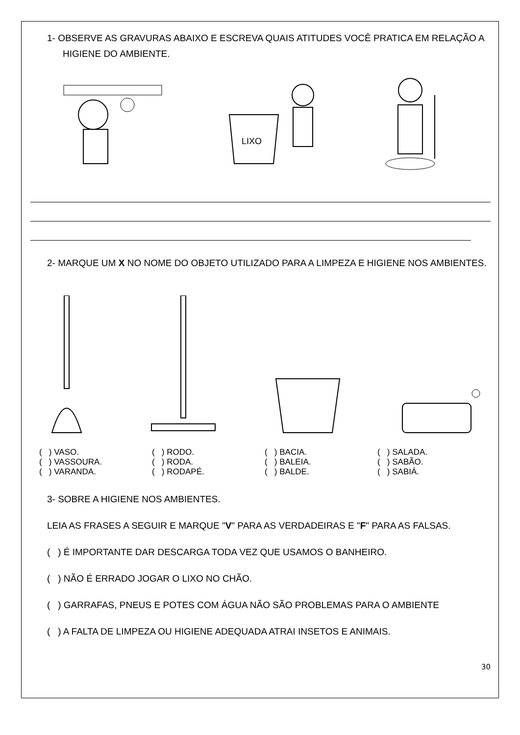1- OBSERVE AS GRAVURAS ABAIXO E ESCREVA QUAIS ATITUDES VOCÊ PRATICA EM RELAÇÃO A HIGIENE DO AMBIENTE.
LIXO
2- MARQUE UM X NO NOME DO OBJETO UTILIZADO PARA A LIMPEZA E HIGIENE NOS AMBIENTES.
( ) VASO.
( ) VASSOURA.
( ) VARANDA.
( ) RODO.
( ) RODA.
( ) RODAPÉ.
( ) BACIA.
( ) BALEIA.
( ) BALDE.
( ) SALADA.
( ) SABÃO.
( ) SABIÁ.
3- SOBRE A HIGIENE NOS AMBIENTES.
LEIA AS FRASES A SEGUIR E MARQUE "V" PARA AS VERDADEIRAS E "F" PARA AS FALSAS.
( ) É IMPORTANTE DAR DESCARGA TODA VEZ QUE USAMOS O BANHEIRO.
( ) NÃO É ERRADO JOGAR O LIXO NO CHÃO.
( ) GARRAFAS, PNEUS E POTES COM ÁGUA NÃO SÃO PROBLEMAS PARA O AMBIENTE
( ) A FALTA DE LIMPEZA OU HIGIENE ADEQUADA ATRAI INSETOS E ANIMAIS.
30